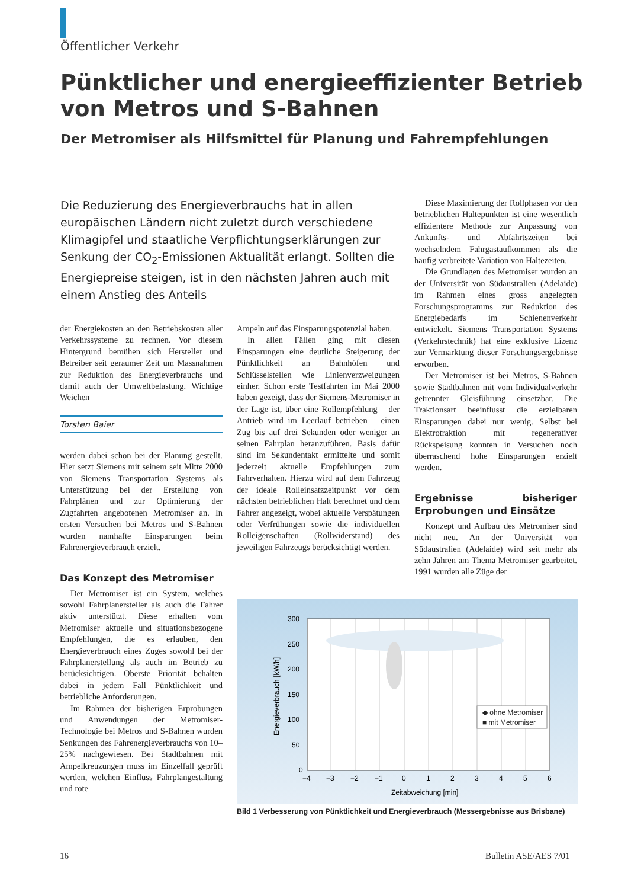Öffentlicher Verkehr
Pünktlicher und energieeffizienter Betrieb von Metros und S-Bahnen
Der Metromiser als Hilfsmittel für Planung und Fahrempfehlungen
Die Reduzierung des Energieverbrauchs hat in allen europäischen Ländern nicht zuletzt durch verschiedene Klimagipfel und staatliche Verpflichtungserklärungen zur Senkung der CO<sub>2</sub>-Emissionen Aktualität erlangt. Sollten die Energiepreise steigen, ist in den nächsten Jahren auch mit einem Anstieg des Anteils
der Energiekosten an den Betriebskosten aller Verkehrssysteme zu rechnen. Vor diesem Hintergrund bemühen sich Hersteller und Betreiber seit geraumer Zeit um Massnahmen zur Reduktion des Energieverbrauchs und damit auch der Umweltbelastung. Wichtige Weichen
Torsten Baier
werden dabei schon bei der Planung gestellt. Hier setzt Siemens mit seinem seit Mitte 2000 von Siemens Transportation Systems als Unterstützung bei der Erstellung von Fahrplänen und zur Optimierung der Zugfahrten angebotenen Metromiser an. In ersten Versuchen bei Metros und S-Bahnen wurden namhafte Einsparungen beim Fahrenergieverbrauch erzielt.
Das Konzept des Metromiser
Der Metromiser ist ein System, welches sowohl Fahrplanersteller als auch die Fahrer aktiv unterstützt. Diese erhalten vom Metromiser aktuelle und situationsbezogene Empfehlungen, die es erlauben, den Energieverbrauch eines Zuges sowohl bei der Fahrplanerstellung als auch im Betrieb zu berücksichtigen. Oberste Priorität behalten dabei in jedem Fall Pünktlichkeit und betriebliche Anforderungen.
Im Rahmen der bisherigen Erprobungen und Anwendungen der Metromiser-Technologie bei Metros und S-Bahnen wurden Senkungen des Fahrenergieverbrauchs von 10–25% nachgewiesen. Bei Stadtbahnen mit Ampelkreuzungen muss im Einzelfall geprüft werden, welchen Einfluss Fahrplangestaltung und rote
Ampeln auf das Einsparungspotenzial haben.
In allen Fällen ging mit diesen Einsparungen eine deutliche Steigerung der Pünktlichkeit an Bahnhöfen und Schlüsselstellen wie Linienverzweigungen einher. Schon erste Testfahrten im Mai 2000 haben gezeigt, dass der Siemens-Metromiser in der Lage ist, über eine Rollempfehlung – der Antrieb wird im Leerlauf betrieben – einen Zug bis auf drei Sekunden oder weniger an seinen Fahrplan heranzuführen. Basis dafür sind im Sekundentakt ermittelte und somit jederzeit aktuelle Empfehlungen zum Fahrverhalten. Hierzu wird auf dem Fahrzeug der ideale Rolleinsatzzeitpunkt vor dem nächsten betrieblichen Halt berechnet und dem Fahrer angezeigt, wobei aktuelle Verspätungen oder Verfrühungen sowie die individuellen Rolleigenschaften (Rollwiderstand) des jeweiligen Fahrzeugs berücksichtigt werden.
Diese Maximierung der Rollphasen vor den betrieblichen Haltepunkten ist eine wesentlich effizientere Methode zur Anpassung von Ankunfts- und Abfahrtszeiten bei wechselndem Fahrgastaufkommen als die häufig verbreitete Variation von Haltezeiten.
Die Grundlagen des Metromiser wurden an der Universität von Südaustralien (Adelaide) im Rahmen eines gross angelegten Forschungsprogramms zur Reduktion des Energiebedarfs im Schienenverkehr entwickelt. Siemens Transportation Systems (Verkehrstechnik) hat eine exklusive Lizenz zur Vermarktung dieser Forschungsergebnisse erworben.
Der Metromiser ist bei Metros, S-Bahnen sowie Stadtbahnen mit vom Individualverkehr getrennter Gleisführung einsetzbar. Die Traktionsart beeinflusst die erzielbaren Einsparungen dabei nur wenig. Selbst bei Elektrotraktion mit regenerativer Rückspeisung konnten in Versuchen noch überraschend hohe Einsparungen erzielt werden.
Ergebnisse bisheriger Erprobungen und Einsätze
Konzept und Aufbau des Metromiser sind nicht neu. An der Universität von Südaustralien (Adelaide) wird seit mehr als zehn Jahren am Thema Metromiser gearbeitet. 1991 wurden alle Züge der
300
250
200
150
100
50
0
−4
−3
−2
−1
0
1
2
3
4
5
6
Zeitabweichung [min]
Energieverbrauch [kW/h]
◆ ohne Metromiser
■ mit Metromiser
Bild 1 Verbesserung von Pünktlichkeit und Energieverbrauch (Messergebnisse aus Brisbane)
16 Bulletin ASE/AES 7/01